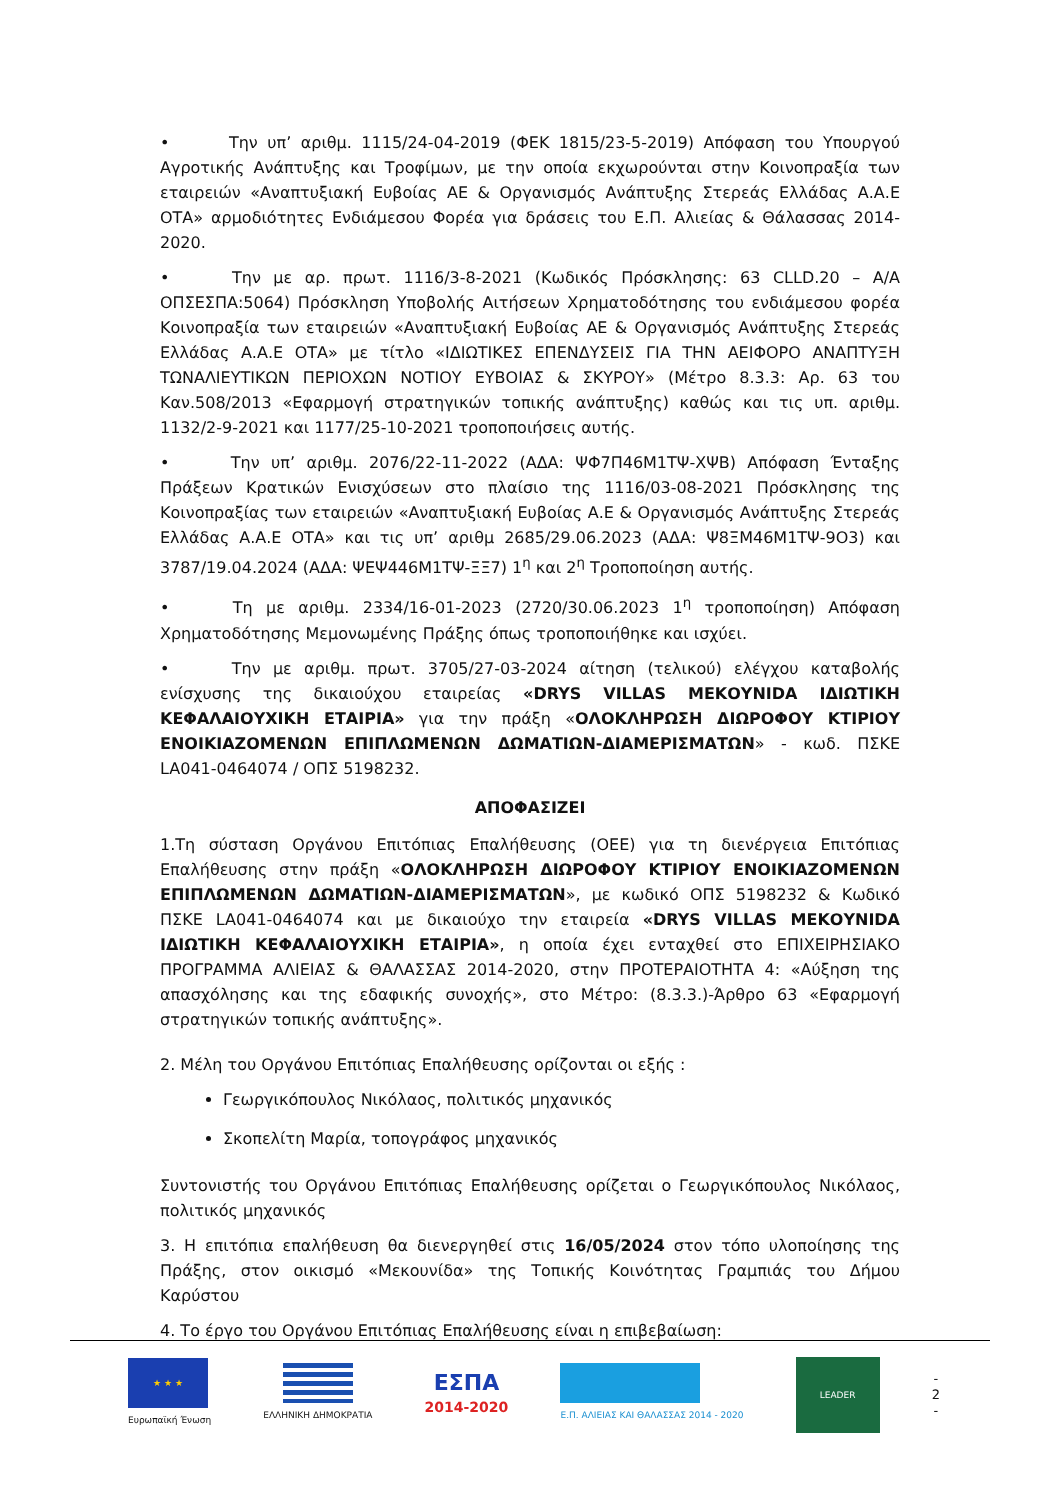• Την υπ’ αριθμ. 1115/24-04-2019 (ΦΕΚ 1815/23-5-2019) Απόφαση του Υπουργού Αγροτικής Ανάπτυξης και Τροφίμων, με την οποία εκχωρούνται στην Κοινοπραξία των εταιρειών «Αναπτυξιακή Ευβοίας ΑΕ & Οργανισμός Ανάπτυξης Στερεάς Ελλάδας Α.Α.Ε ΟΤΑ» αρμοδιότητες Ενδιάμεσου Φορέα για δράσεις του Ε.Π. Αλιείας & Θάλασσας 2014-2020.
• Την με αρ. πρωτ. 1116/3-8-2021 (Κωδικός Πρόσκλησης: 63 CLLD.20 – Α/Α ΟΠΣΕΣΠΑ:5064) Πρόσκληση Υποβολής Αιτήσεων Χρηματοδότησης του ενδιάμεσου φορέα Κοινοπραξία των εταιρειών «Αναπτυξιακή Ευβοίας ΑΕ & Οργανισμός Ανάπτυξης Στερεάς Ελλάδας Α.Α.Ε ΟΤΑ» με τίτλο «ΙΔΙΩΤΙΚΕΣ ΕΠΕΝΔΥΣΕΙΣ ΓΙΑ ΤΗΝ ΑΕΙΦΟΡΟ ΑΝΑΠΤΥΞΗ ΤΩΝΑΛΙΕΥΤΙΚΩΝ ΠΕΡΙΟΧΩΝ ΝΟΤΙΟΥ ΕΥΒΟΙΑΣ & ΣΚΥΡΟΥ» (Μέτρο 8.3.3: Αρ. 63 του Καν.508/2013 «Εφαρμογή στρατηγικών τοπικής ανάπτυξης) καθώς και τις υπ. αριθμ. 1132/2-9-2021 και 1177/25-10-2021 τροποποιήσεις αυτής.
• Την υπ’ αριθμ. 2076/22-11-2022 (ΑΔΑ: ΨΦ7Π46Μ1ΤΨ-ΧΨΒ) Απόφαση Ένταξης Πράξεων Κρατικών Ενισχύσεων στο πλαίσιο της 1116/03-08-2021 Πρόσκλησης της Κοινοπραξίας των εταιρειών «Αναπτυξιακή Ευβοίας Α.Ε & Οργανισμός Ανάπτυξης Στερεάς Ελλάδας Α.Α.Ε ΟΤΑ» και τις υπ’ αριθμ 2685/29.06.2023 (ΑΔΑ: Ψ8ΞΜ46Μ1ΤΨ-9Ο3) και 3787/19.04.2024 (ΑΔΑ: ΨΕΨ446Μ1ΤΨ-ΞΞ7) 1<sup>η</sup> και 2<sup>η</sup> Τροποποίηση αυτής.
• Τη με αριθμ. 2334/16-01-2023 (2720/30.06.2023 1<sup>η</sup> τροποποίηση) Απόφαση Χρηματοδότησης Μεμονωμένης Πράξης όπως τροποποιήθηκε και ισχύει.
• Την με αριθμ. πρωτ. 3705/27-03-2024 αίτηση (τελικού) ελέγχου καταβολής ενίσχυσης της δικαιούχου εταιρείας «DRYS VILLAS ΜΕΚΟΥΝΙDΑ ΙΔΙΩΤΙΚΗ ΚΕΦΑΛΑΙΟΥΧΙΚΗ ΕΤΑΙΡΙΑ» για την πράξη «ΟΛΟΚΛΗΡΩΣΗ ΔΙΩΡΟΦΟΥ ΚΤΙΡΙΟΥ ΕΝΟΙΚΙΑΖΟΜΕΝΩΝ ΕΠΙΠΛΩΜΕΝΩΝ ΔΩΜΑΤΙΩΝ-ΔΙΑΜΕΡΙΣΜΑΤΩΝ» - κωδ. ΠΣΚΕ LA041-0464074 / ΟΠΣ 5198232.
ΑΠΟΦΑΣΙΖΕΙ
1.Τη σύσταση Οργάνου Επιτόπιας Επαλήθευσης (ΟΕΕ) για τη διενέργεια Επιτόπιας Επαλήθευσης στην πράξη «ΟΛΟΚΛΗΡΩΣΗ ΔΙΩΡΟΦΟΥ ΚΤΙΡΙΟΥ ΕΝΟΙΚΙΑΖΟΜΕΝΩΝ ΕΠΙΠΛΩΜΕΝΩΝ ΔΩΜΑΤΙΩΝ-ΔΙΑΜΕΡΙΣΜΑΤΩΝ», με κωδικό ΟΠΣ 5198232 & Κωδικό ΠΣΚΕ LA041-0464074 και με δικαιούχο την εταιρεία «DRYS VILLAS ΜΕΚΟΥΝΙDΑ ΙΔΙΩΤΙΚΗ ΚΕΦΑΛΑΙΟΥΧΙΚΗ ΕΤΑΙΡΙΑ», η οποία έχει ενταχθεί στο ΕΠΙΧΕΙΡΗΣΙΑΚΟ ΠΡΟΓΡΑΜΜΑ ΑΛΙΕΙΑΣ & ΘΑΛΑΣΣΑΣ 2014-2020, στην ΠΡΟΤΕΡΑΙΟΤΗΤΑ 4: «Αύξηση της απασχόλησης και της εδαφικής συνοχής», στο Μέτρο: (8.3.3.)-Άρθρο 63 «Εφαρμογή στρατηγικών τοπικής ανάπτυξης».
2. Μέλη του Οργάνου Επιτόπιας Επαλήθευσης ορίζονται οι εξής :
Γεωργικόπουλος Νικόλαος, πολιτικός μηχανικός
Σκοπελίτη Μαρία, τοπογράφος μηχανικός
Συντονιστής του Οργάνου Επιτόπιας Επαλήθευσης ορίζεται ο Γεωργικόπουλος Νικόλαος, πολιτικός μηχανικός
3. Η επιτόπια επαλήθευση θα διενεργηθεί στις 16/05/2024 στον τόπο υλοποίησης της Πράξης, στον οικισμό «Μεκουνίδα» της Τοπικής Κοινότητας Γραμπιάς του Δήμου Καρύστου
4. Το έργο του Οργάνου Επιτόπιας Επαλήθευσης είναι η επιβεβαίωση:
★ ★ ★
Ευρωπαϊκή Ένωση
ΕΛΛΗΝΙΚΗ ΔΗΜΟΚΡΑΤΙΑ
ΕΣΠΑ
2014-2020
Ε.Π. ΑΛΙΕΙΑΣ ΚΑΙ ΘΑΛΑΣΣΑΣ 2014 - 2020
LEADER
-
2
-